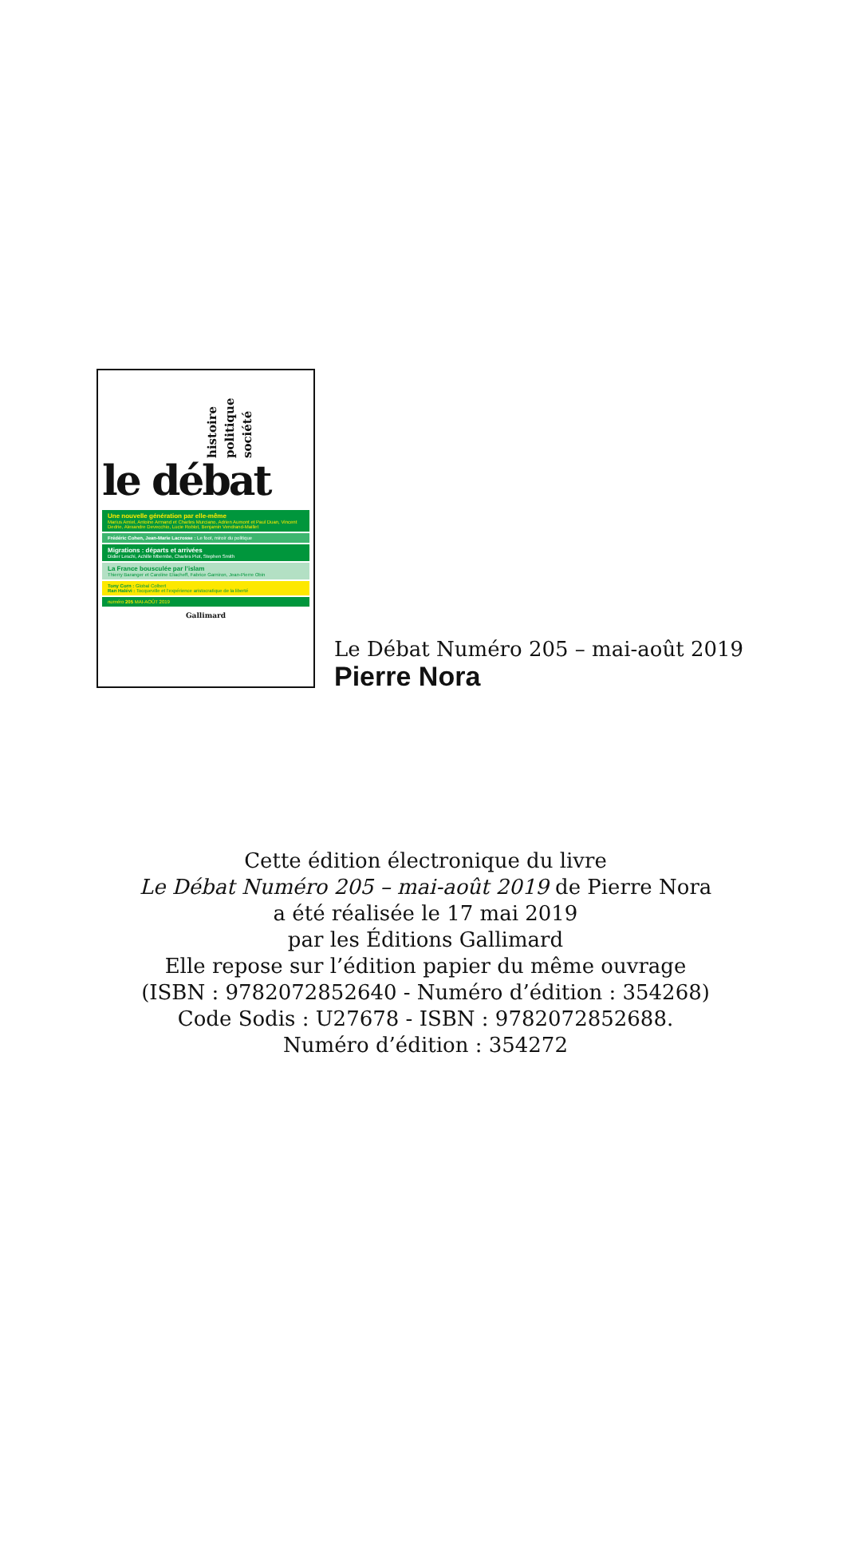histoire politique société
le débat
Une nouvelle génération par elle-même
Marius Amiel, Antoine Armand et Charles Murciano, Adrien Aumont et Paul Duan, Vincent Dedrie, Alexandre Devecchio, Lucie Roblot, Benjamin Vendrand-Maillet
Frédéric Cohen, Jean-Marie Lacrosse : Le foot, miroir du politique
Migrations : départs et arrivées
Didier Leschi, Achille Mbembe, Charles Piot, Stephen Smith
La France bousculée par l’islam
Thierry Baranger et Caroline Eliacheff, Fabrice Garniron, Jean-Pierre Obin
Tony Corn : Global Colbert
Ran Halévi : Tocqueville et l’expérience aristocratique de la liberté
numéro 205 MAI-AOÛT 2019
Gallimard
Le Débat Numéro 205 – mai-août 2019
Pierre Nora
Cette édition électronique du livre
Le Débat Numéro 205 – mai-août 2019 de Pierre Nora
a été réalisée le 17 mai 2019
par les Éditions Gallimard
Elle repose sur l’édition papier du même ouvrage
(ISBN : 9782072852640 - Numéro d’édition : 354268)
Code Sodis : U27678 - ISBN : 9782072852688.
Numéro d’édition : 354272